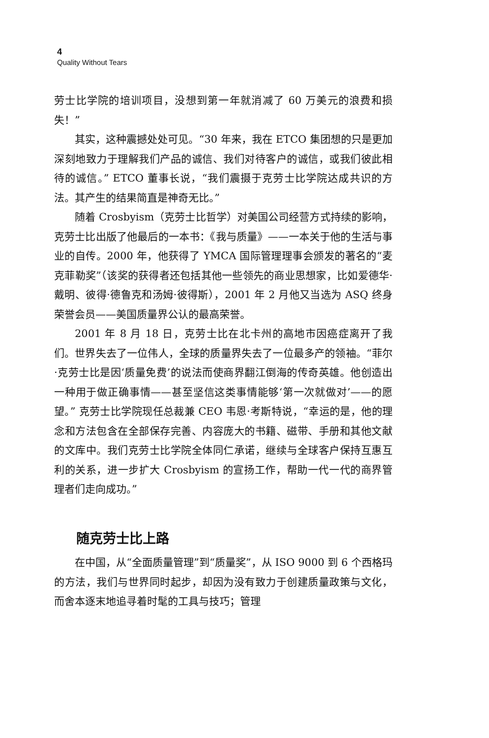4
Quality Without Tears
劳士比学院的培训项目，没想到第一年就消减了 60 万美元的浪费和损失！”
其实，这种震撼处处可见。“30 年来，我在 ETCO 集团想的只是更加深刻地致力于理解我们产品的诚信、我们对待客户的诚信，或我们彼此相待的诚信。” ETCO 董事长说，“我们震摄于克劳士比学院达成共识的方法。其产生的结果简直是神奇无比。”
随着 Crosbyism（克劳士比哲学）对美国公司经营方式持续的影响，克劳士比出版了他最后的一本书：《我与质量》——一本关于他的生活与事业的自传。2000 年，他获得了 YMCA 国际管理理事会颁发的著名的“麦克菲勒奖”（该奖的获得者还包括其他一些领先的商业思想家，比如爱德华·戴明、彼得·德鲁克和汤姆·彼得斯），2001 年 2 月他又当选为 ASQ 终身荣誉会员——美国质量界公认的最高荣誉。
2001 年 8 月 18 日，克劳士比在北卡州的高地市因癌症离开了我们。世界失去了一位伟人，全球的质量界失去了一位最多产的领袖。“菲尔·克劳士比是因‘质量免费’的说法而使商界翻江倒海的传奇英雄。他创造出一种用于做正确事情——甚至坚信这类事情能够‘第一次就做对’——的愿望。” 克劳士比学院现任总裁兼 CEO 韦恩·考斯特说，“幸运的是，他的理念和方法包含在全部保存完善、内容庞大的书籍、磁带、手册和其他文献的文库中。我们克劳士比学院全体同仁承诺，继续与全球客户保持互惠互利的关系，进一步扩大 Crosbyism 的宣扬工作，帮助一代一代的商界管理者们走向成功。”
随克劳士比上路
在中国，从“全面质量管理”到“质量奖”，从 ISO 9000 到 6 个西格玛的方法，我们与世界同时起步，却因为没有致力于创建质量政策与文化，而舍本逐末地追寻着时髦的工具与技巧；管理